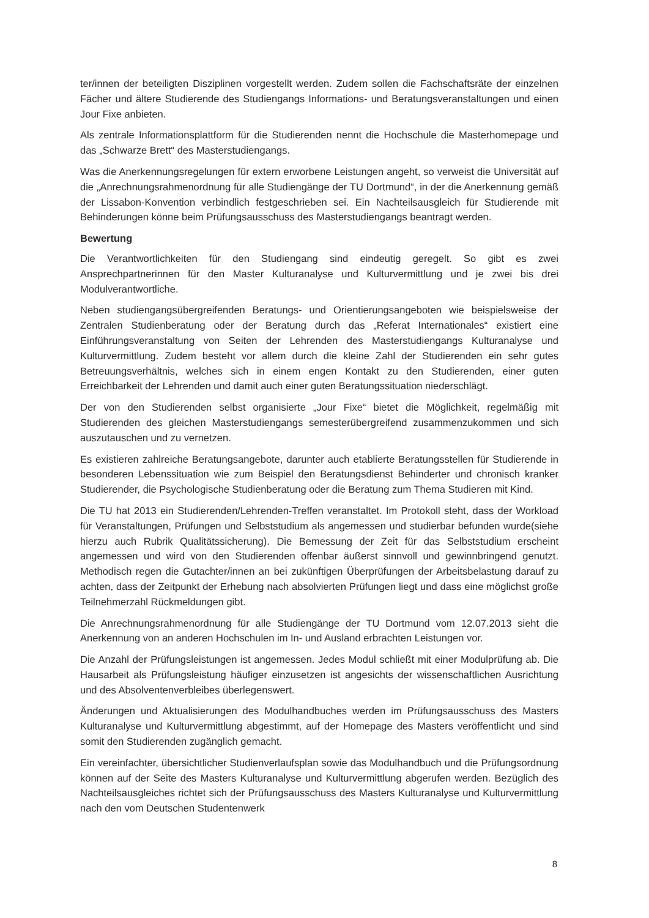ter/innen der beteiligten Disziplinen vorgestellt werden. Zudem sollen die Fachschaftsräte der einzelnen Fächer und ältere Studierende des Studiengangs Informations- und Beratungsveranstaltungen und einen Jour Fixe anbieten.
Als zentrale Informationsplattform für die Studierenden nennt die Hochschule die Masterhomepage und das „Schwarze Brett“ des Masterstudiengangs.
Was die Anerkennungsregelungen für extern erworbene Leistungen angeht, so verweist die Universität auf die „Anrechnungsrahmenordnung für alle Studiengänge der TU Dortmund“, in der die Anerkennung gemäß der Lissabon-Konvention verbindlich festgeschrieben sei. Ein Nachteilsausgleich für Studierende mit Behinderungen könne beim Prüfungsausschuss des Masterstudiengangs beantragt werden.
Bewertung
Die Verantwortlichkeiten für den Studiengang sind eindeutig geregelt. So gibt es zwei Ansprechpartnerinnen für den Master Kulturanalyse und Kulturvermittlung und je zwei bis drei Modulverantwortliche.
Neben studiengangsübergreifenden Beratungs- und Orientierungsangeboten wie beispielsweise der Zentralen Studienberatung oder der Beratung durch das „Referat Internationales“ existiert eine Einführungsveranstaltung von Seiten der Lehrenden des Masterstudiengangs Kulturanalyse und Kulturvermittlung. Zudem besteht vor allem durch die kleine Zahl der Studierenden ein sehr gutes Betreuungsverhältnis, welches sich in einem engen Kontakt zu den Studierenden, einer guten Erreichbarkeit der Lehrenden und damit auch einer guten Beratungssituation niederschlägt.
Der von den Studierenden selbst organisierte „Jour Fixe“ bietet die Möglichkeit, regelmäßig mit Studierenden des gleichen Masterstudiengangs semesterübergreifend zusammenzukommen und sich auszutauschen und zu vernetzen.
Es existieren zahlreiche Beratungsangebote, darunter auch etablierte Beratungsstellen für Studierende in besonderen Lebenssituation wie zum Beispiel den Beratungsdienst Behinderter und chronisch kranker Studierender, die Psychologische Studienberatung oder die Beratung zum Thema Studieren mit Kind.
Die TU hat 2013 ein Studierenden/Lehrenden-Treffen veranstaltet. Im Protokoll steht, dass der Workload für Veranstaltungen, Prüfungen und Selbststudium als angemessen und studierbar befunden wurde(siehe hierzu auch Rubrik Qualitätssicherung). Die Bemessung der Zeit für das Selbststudium erscheint angemessen und wird von den Studierenden offenbar äußerst sinnvoll und gewinnbringend genutzt. Methodisch regen die Gutachter/innen an bei zukünftigen Überprüfungen der Arbeitsbelastung darauf zu achten, dass der Zeitpunkt der Erhebung nach absolvierten Prüfungen liegt und dass eine möglichst große Teilnehmerzahl Rückmeldungen gibt.
Die Anrechnungsrahmenordnung für alle Studiengänge der TU Dortmund vom 12.07.2013 sieht die Anerkennung von an anderen Hochschulen im In- und Ausland erbrachten Leistungen vor.
Die Anzahl der Prüfungsleistungen ist angemessen. Jedes Modul schließt mit einer Modulprüfung ab. Die Hausarbeit als Prüfungsleistung häufiger einzusetzen ist angesichts der wissenschaftlichen Ausrichtung und des Absolventenverbleibes überlegenswert.
Änderungen und Aktualisierungen des Modulhandbuches werden im Prüfungsausschuss des Masters Kulturanalyse und Kulturvermittlung abgestimmt, auf der Homepage des Masters veröffentlicht und sind somit den Studierenden zugänglich gemacht.
Ein vereinfachter, übersichtlicher Studienverlaufsplan sowie das Modulhandbuch und die Prüfungsordnung können auf der Seite des Masters Kulturanalyse und Kulturvermittlung abgerufen werden. Bezüglich des Nachteilsausgleiches richtet sich der Prüfungsausschuss des Masters Kulturanalyse und Kulturvermittlung nach den vom Deutschen Studentenwerk
8